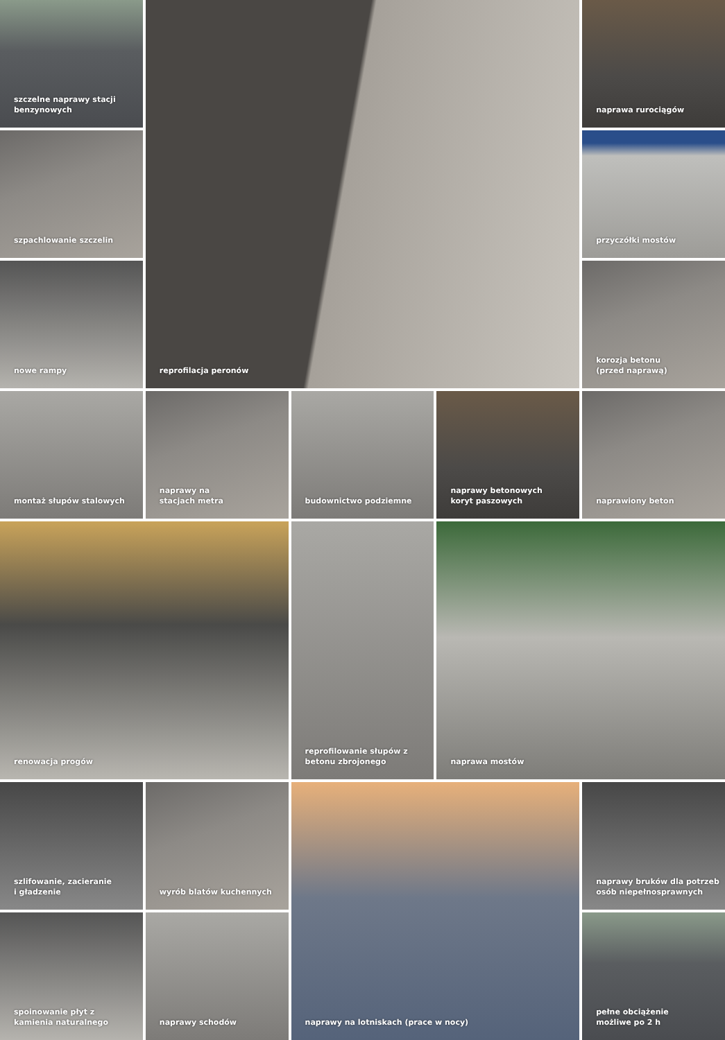szczelne naprawy stacji
benzynowych
reprofilacja peronów
naprawa rurociągów
szpachlowanie szczelin
przyczółki mostów
nowe rampy
korozja betonu
(przed naprawą)
montaż słupów stalowych
naprawy na
stacjach metra
budownictwo podziemne
naprawy betonowych
koryt paszowych
naprawiony beton
renowacja progów
reprofilowanie słupów z
betonu zbrojonego
naprawa mostów
szlifowanie, zacieranie
i gładzenie
wyrób blatów kuchennych
naprawy na lotniskach (prace w nocy)
naprawy bruków dla potrzeb
osób niepełnosprawnych
spoinowanie płyt z
kamienia naturalnego
naprawy schodów
pełne obciążenie
możliwe po 2 h